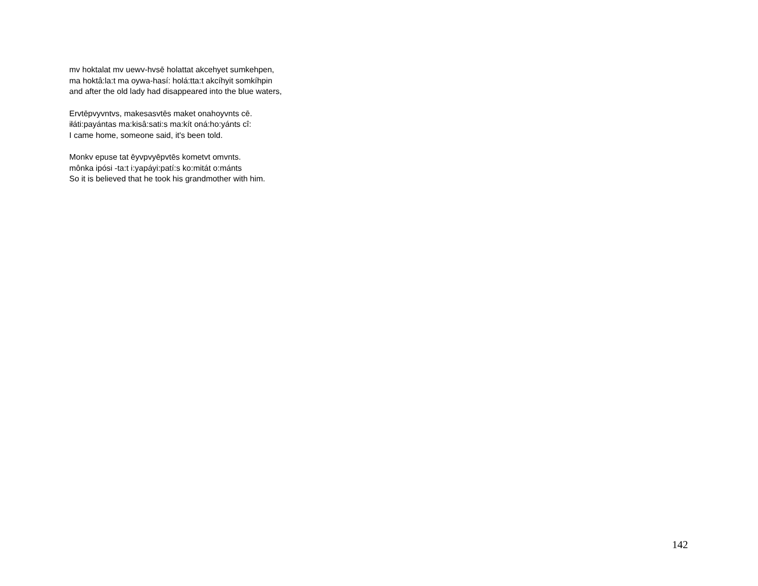mv hoktalat mv uewv-hvsē holattat akcehyet sumkehpen,
ma hoktâ:la:t ma oywa-hasí: holá:tta:t akcíhyit somkíhpin
and after the old lady had disappeared into the blue waters,
Ervtēpvyvntvs, makesasvtēs maket onahoyvnts cē.
iłáti:payántas ma:kisâ:sati:s ma:kít oná:ho:yánts cî:
I came home, someone said, it's been told.
Monkv epuse tat ēyvpvyēpvtēs kometvt omvnts.
mônka ipósi -ta:t i:yapáyi:patí:s ko:mitát o:mánts
So it is believed that he took his grandmother with him.
142